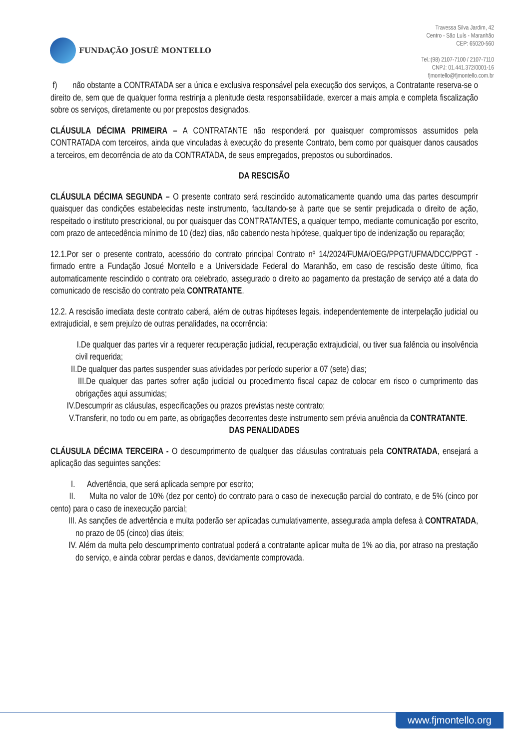FUNDAÇÃO JOSUÉ MONTELLO
Travessa Silva Jardim, 42
Centro - São Luís - Maranhão
CEP: 65020-560
Tel.:(98) 2107-7100 / 2107-7110
CNPJ: 01.441.372/0001-16
fjmontello@fjmontello.com.br
f) não obstante a CONTRATADA ser a única e exclusiva responsável pela execução dos serviços, a Contratante reserva-se o direito de, sem que de qualquer forma restrinja a plenitude desta responsabilidade, exercer a mais ampla e completa fiscalização sobre os serviços, diretamente ou por prepostos designados.
CLÁUSULA DÉCIMA PRIMEIRA – A CONTRATANTE não responderá por quaisquer compromissos assumidos pela CONTRATADA com terceiros, ainda que vinculadas à execução do presente Contrato, bem como por quaisquer danos causados a terceiros, em decorrência de ato da CONTRATADA, de seus empregados, prepostos ou subordinados.
DA RESCISÃO
CLÁUSULA DÉCIMA SEGUNDA – O presente contrato será rescindido automaticamente quando uma das partes descumprir quaisquer das condições estabelecidas neste instrumento, facultando-se à parte que se sentir prejudicada o direito de ação, respeitado o instituto prescricional, ou por quaisquer das CONTRATANTES, a qualquer tempo, mediante comunicação por escrito, com prazo de antecedência mínimo de 10 (dez) dias, não cabendo nesta hipótese, qualquer tipo de indenização ou reparação;
12.1.Por ser o presente contrato, acessório do contrato principal Contrato nº 14/2024/FUMA/OEG/PPGT/UFMA/DCC/PPGT - firmado entre a Fundação Josué Montello e a Universidade Federal do Maranhão, em caso de rescisão deste último, fica automaticamente rescindido o contrato ora celebrado, assegurado o direito ao pagamento da prestação de serviço até a data do comunicado de rescisão do contrato pela CONTRATANTE.
12.2. A rescisão imediata deste contrato caberá, além de outras hipóteses legais, independentemente de interpelação judicial ou extrajudicial, e sem prejuízo de outras penalidades, na ocorrência:
I.De qualquer das partes vir a requerer recuperação judicial, recuperação extrajudicial, ou tiver sua falência ou insolvência civil requerida;
II.De qualquer das partes suspender suas atividades por período superior a 07 (sete) dias;
III.De qualquer das partes sofrer ação judicial ou procedimento fiscal capaz de colocar em risco o cumprimento das obrigações aqui assumidas;
IV.Descumprir as cláusulas, especificações ou prazos previstas neste contrato;
V.Transferir, no todo ou em parte, as obrigações decorrentes deste instrumento sem prévia anuência da CONTRATANTE.
DAS PENALIDADES
CLÁUSULA DÉCIMA TERCEIRA - O descumprimento de qualquer das cláusulas contratuais pela CONTRATADA, ensejará a aplicação das seguintes sanções:
I. Advertência, que será aplicada sempre por escrito;
II. Multa no valor de 10% (dez por cento) do contrato para o caso de inexecução parcial do contrato, e de 5% (cinco por cento) para o caso de inexecução parcial;
III. As sanções de advertência e multa poderão ser aplicadas cumulativamente, assegurada ampla defesa à CONTRATADA, no prazo de 05 (cinco) dias úteis;
IV. Além da multa pelo descumprimento contratual poderá a contratante aplicar multa de 1% ao dia, por atraso na prestação do serviço, e ainda cobrar perdas e danos, devidamente comprovada.
www.fjmontello.org